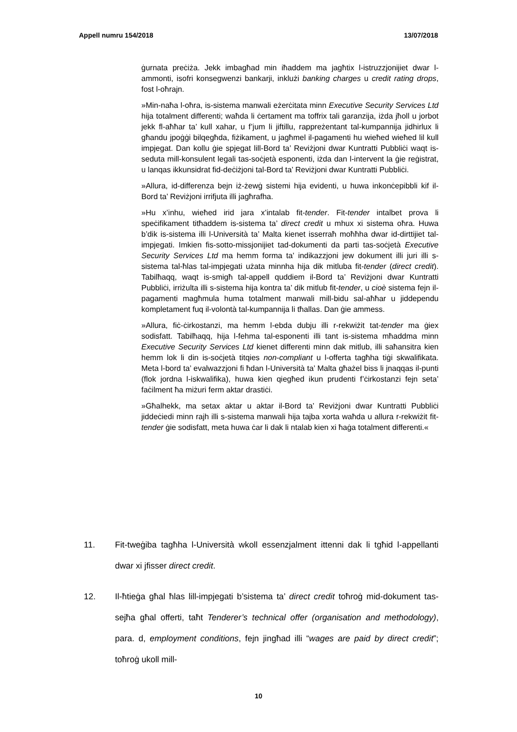Appell numru 154/2018 13/07/2018
ġurnata preċiża. Jekk imbagħad min iħaddem ma jagħtix l-istruzzjonijiet dwar l-ammonti, isofri konsegwenzi bankarji, inklużi banking charges u credit rating drops, fost l-oħrajn.
»Min-naħa l-oħra, is-sistema manwali eżerċitata minn Executive Security Services Ltd hija totalment differenti; waħda li ċertament ma toffrix tali garanzija, iżda jħoll u jorbot jekk fl-aħħar ta’ kull xahar, u f’jum li jiftillu, rappreżentant tal-kumpannija jidhirlux li għandu jpoġġi bilqegħda, fiżikament, u jagħmel il-pagamenti hu wieħed wieħed lil kull impjegat. Dan kollu ġie spjegat lill-Bord ta’ Reviżjoni dwar Kuntratti Pubbliċi waqt is-seduta mill-konsulent legali tas-soċjetà esponenti, iżda dan l-intervent la ġie reġistrat, u lanqas ikkunsidrat fid-deċiżjoni tal-Bord ta’ Reviżjoni dwar Kuntratti Pubbliċi.
»Allura, id-differenza bejn iż-żewġ sistemi hija evidenti, u huwa inkonċepibbli kif il-Bord ta’ Reviżjoni irrifjuta illi jagħrafha.
»Hu x’inhu, wieħed irid jara x’intalab fit-tender. Fit-tender intalbet prova li speċifikament titħaddem is-sistema ta’ direct credit u mhux xi sistema oħra. Huwa b’dik is-sistema illi l-Università ta’ Malta kienet isserraħ moħħha dwar id-dirttijiet tal-impjegati. Imkien fis-sotto-missjonijiet tad-dokumenti da parti tas-soċjetà Executive Security Services Ltd ma hemm forma ta’ indikazzjoni jew dokument illi juri illi s-sistema tal-ħlas tal-impjegati użata minnha hija dik mitluba fit-tender (direct credit). Tabilħaqq, waqt is-smigħ tal-appell quddiem il-Bord ta’ Reviżjoni dwar Kuntratti Pubbliċi, irriżulta illi s-sistema hija kontra ta’ dik mitlub fit-tender, u cioè sistema fejn il-pagamenti magħmula huma totalment manwali mill-bidu sal-aħħar u jiddependu kompletament fuq il-volontà tal-kumpannija li tħallas. Dan ġie ammess.
»Allura, fiċ-ċirkostanzi, ma hemm l-ebda dubju illi r-rekwiżit tat-tender ma ġiex sodisfatt. Tabilħaqq, hija l-fehma tal-esponenti illi tant is-sistema mħaddma minn Executive Security Services Ltd kienet differenti minn dak mitlub, illi saħansitra kien hemm lok li din is-soċjetà titqies non-compliant u l-offerta tagħha tiġi skwalifikata. Meta l-bord ta’ evalwazzjoni fi ħdan l-Università ta’ Malta għażel biss li jnaqqas il-punti (flok jordna l-iskwalifika), huwa kien qiegħed ikun prudenti f’ċirkostanzi fejn seta’ faċilment ħa miżuri ferm aktar drastiċi.
»Għalhekk, ma setax aktar u aktar il-Bord ta’ Reviżjoni dwar Kuntratti Pubbliċi jiddeċiedi minn rajh illi s-sistema manwali hija tajba xorta waħda u allura r-rekwiżit fit-tender ġie sodisfatt, meta huwa ċar li dak li ntalab kien xi ħaġa totalment differenti.«
11. Fit-tweġiba tagħha l-Università wkoll essenzjalment ittenni dak li tgħid l-appellanti dwar xi jfisser direct credit.
12. Il-ħtieġa għal ħlas lill-impjegati b’sistema ta’ direct credit toħroġ mid-dokument tas-sejħa għal offerti, taħt Tenderer’s technical offer (organisation and methodology), para. d, employment conditions, fejn jingħad illi “wages are paid by direct credit”; toħroġ ukoll mill-
10